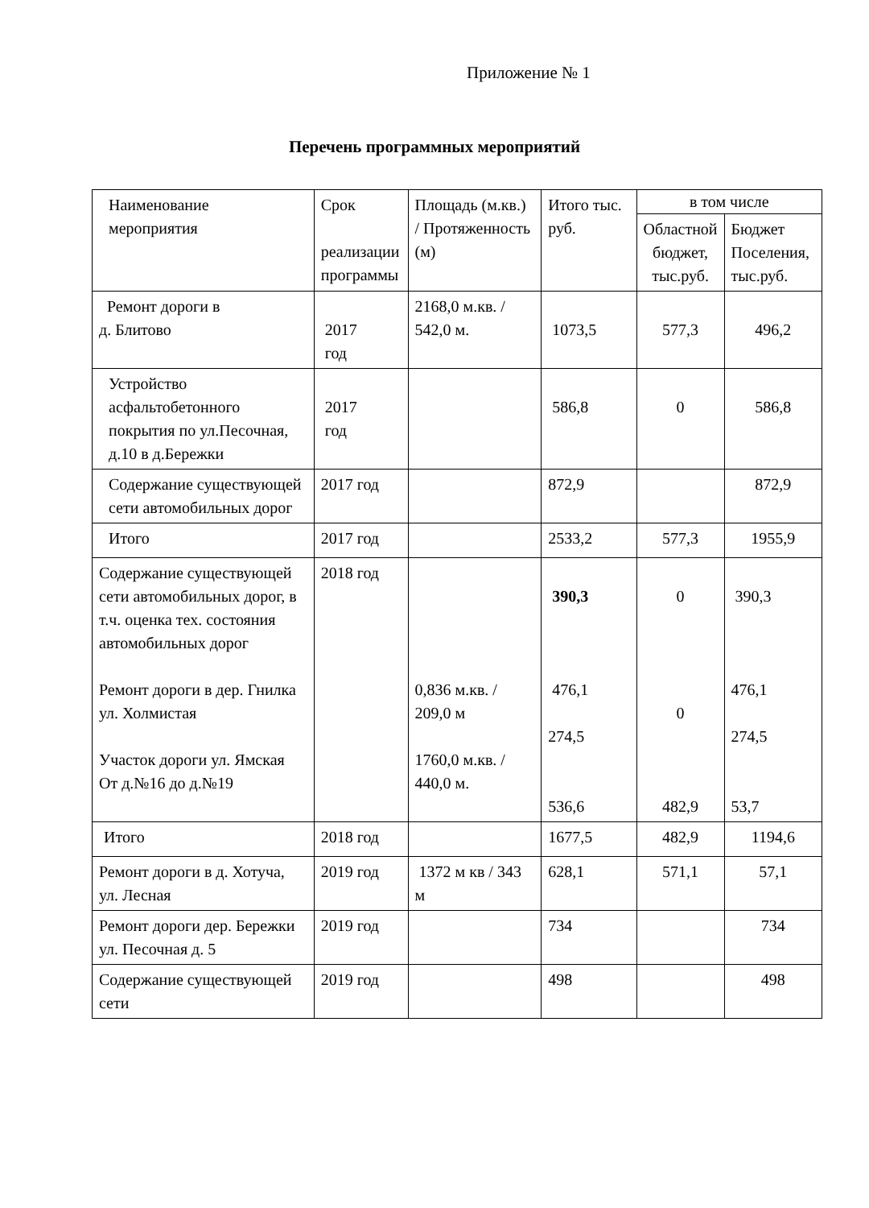Приложение № 1
Перечень программных мероприятий
| Наименование мероприятия | Срок реализации программы | Площадь (м.кв.) / Протяженность (м) | Итого тыс. руб. | в том числе | |
| --- | --- | --- | --- | --- | --- |
| | | | | Областной бюджет, тыс.руб. | Бюджет Поселения, тыс.руб. |
| Ремонт дороги в д. Блитово | 2017 год | 2168,0 м.кв. / 542,0 м. | 1073,5 | 577,3 | 496,2 |
| Устройство асфальтобетонного покрытия по ул.Песочная, д.10 в д.Бережки | 2017 год | | 586,8 | 0 | 586,8 |
| Содержание существующей сети автомобильных дорог | 2017 год | | 872,9 | | 872,9 |
| Итого | 2017 год | | 2533,2 | 577,3 | 1955,9 |
| Содержание существующей сети автомобильных дорог, в т.ч. оценка тех. состояния автомобильных дорог Ремонт дороги в дер. Гнилка ул. Холмистая Участок дороги ул. Ямская От д.№16 до д.№19 | 2018 год | 0,836 м.кв. / 209,0 м 1760,0 м.кв. / 440,0 м. | 390,3 476,1 274,5 536,6 | 0 0 482,9 | 390,3 476,1 274,5 53,7 |
| Итого | 2018 год | | 1677,5 | 482,9 | 1194,6 |
| Ремонт дороги в д. Хотуча, ул. Лесная | 2019 год | 1372 м кв / 343 м | 628,1 | 571,1 | 57,1 |
| Ремонт дороги дер. Бережки ул. Песочная д. 5 | 2019 год | | 734 | | 734 |
| Содержание существующей сети | 2019 год | | 498 | | 498 |